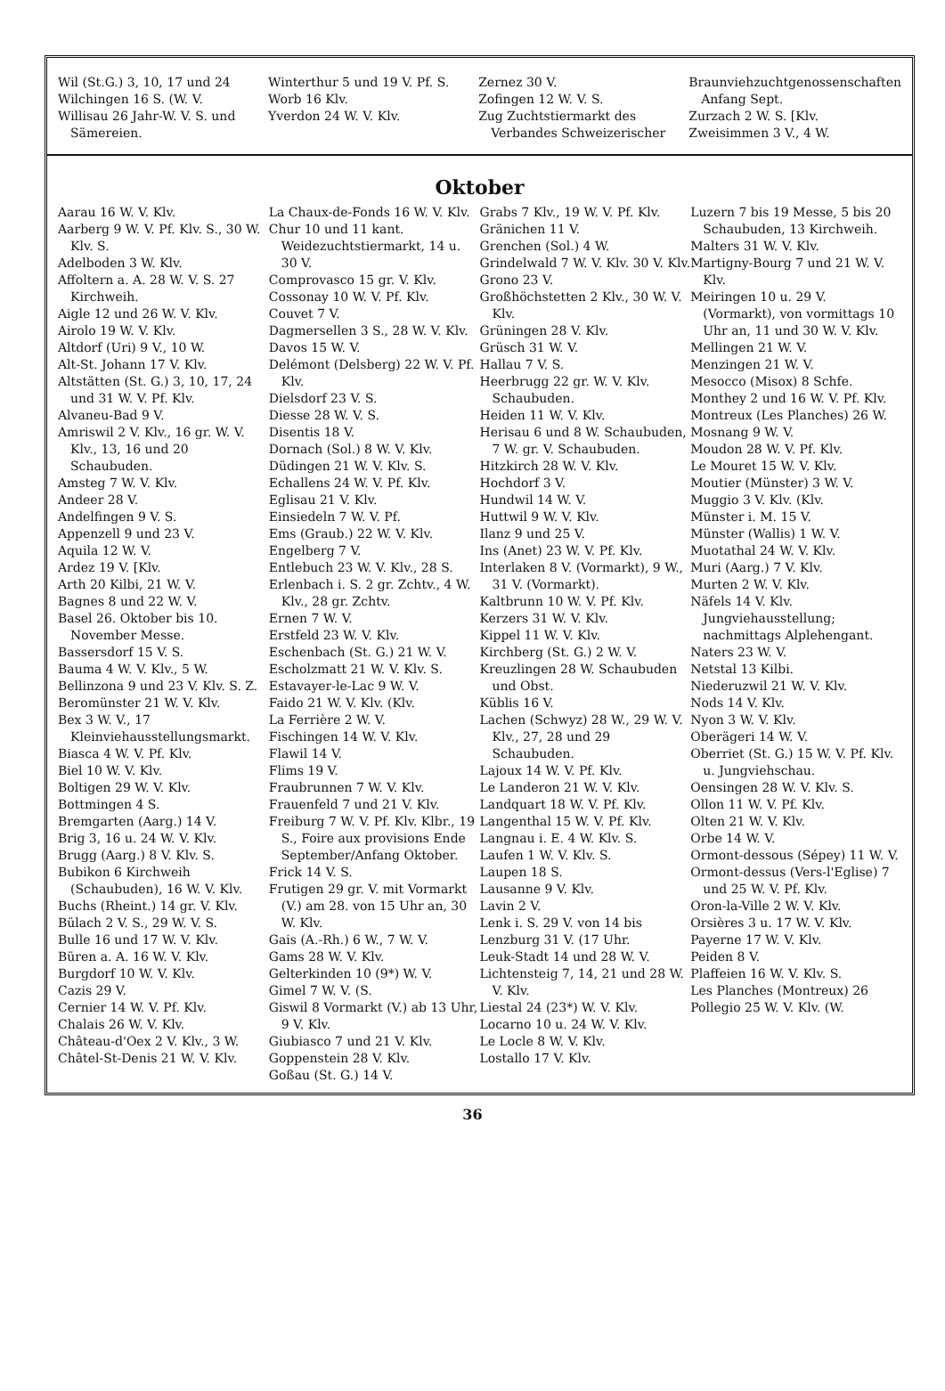Wil (St.G.) 3, 10, 17 und 24
Wilchingen 16 S. (W. V.
Willisau 26 Jahr-W. V. S. und Sämereien.
Winterthur 5 und 19 V. Pf. S.
Worb 16 Klv.
Yverdon 24 W. V. Klv.
Zernez 30 V.
Zofingen 12 W. V. S.
Zug Zuchtstiermarkt des Verbandes Schweizerischer
Braunviehzuchtgenossenschaften Anfang Sept.
Zurzach 2 W. S. [Klv.
Zweisimmen 3 V., 4 W.
Oktober
Aarau 16 W. V. Klv.
Aarberg 9 W. V. Pf. Klv. S., 30 W. Klv. S.
Adelboden 3 W. Klv.
Affoltern a. A. 28 W. V. S. 27 Kirchweih.
Aigle 12 und 26 W. V. Klv.
Airolo 19 W. V. Klv.
Altdorf (Uri) 9 V., 10 W.
Alt-St. Johann 17 V. Klv.
Altstätten (St. G.) 3, 10, 17, 24 und 31 W. V. Pf. Klv.
Alvaneu-Bad 9 V.
Amriswil 2 V. Klv., 16 gr. W. V. Klv., 13, 16 und 20 Schaubuden.
Amsteg 7 W. V. Klv.
Andeer 28 V.
Andelfingen 9 V. S.
Appenzell 9 und 23 V.
Aquila 12 W. V.
Ardez 19 V. [Klv.
Arth 20 Kilbi, 21 W. V.
Bagnes 8 und 22 W. V.
Basel 26. Oktober bis 10. November Messe.
Bassersdorf 15 V. S.
Bauma 4 W. V. Klv., 5 W.
Bellinzona 9 und 23 V. Klv. S. Z.
Beromünster 21 W. V. Klv.
Bex 3 W. V., 17 Kleinviehausstellungsmarkt.
Biasca 4 W. V. Pf. Klv.
Biel 10 W. V. Klv.
Boltigen 29 W. V. Klv.
Bottmingen 4 S.
Bremgarten (Aarg.) 14 V.
Brig 3, 16 u. 24 W. V. Klv.
Brugg (Aarg.) 8 V. Klv. S.
Bubikon 6 Kirchweih (Schaubuden), 16 W. V. Klv.
Buchs (Rheint.) 14 gr. V. Klv.
Bülach 2 V. S., 29 W. V. S.
Bulle 16 und 17 W. V. Klv.
Büren a. A. 16 W. V. Klv.
Burgdorf 10 W. V. Klv.
Cazis 29 V.
Cernier 14 W. V. Pf. Klv.
Chalais 26 W. V. Klv.
Château-d'Oex 2 V. Klv., 3 W.
Châtel-St-Denis 21 W. V. Klv.
La Chaux-de-Fonds 16 W. V. Klv.
Chur 10 und 11 kant. Weidezuchtstiermarkt, 14 u. 30 V.
Comprovasco 15 gr. V. Klv.
Cossonay 10 W. V. Pf. Klv.
Couvet 7 V.
Dagmersellen 3 S., 28 W. V. Klv.
Davos 15 W. V.
Delémont (Delsberg) 22 W. V. Pf. Klv.
Dielsdorf 23 V. S.
Diesse 28 W. V. S.
Disentis 18 V.
Dornach (Sol.) 8 W. V. Klv.
Düdingen 21 W. V. Klv. S.
Echallens 24 W. V. Pf. Klv.
Eglisau 21 V. Klv.
Einsiedeln 7 W. V. Pf.
Ems (Graub.) 22 W. V. Klv.
Engelberg 7 V.
Entlebuch 23 W. V. Klv., 28 S.
Erlenbach i. S. 2 gr. Zchtv., 4 W. Klv., 28 gr. Zchtv.
Ernen 7 W. V.
Erstfeld 23 W. V. Klv.
Eschenbach (St. G.) 21 W. V.
Escholzmatt 21 W. V. Klv. S.
Estavayer-le-Lac 9 W. V.
Faido 21 W. V. Klv. (Klv.
La Ferrière 2 W. V.
Fischingen 14 W. V. Klv.
Flawil 14 V.
Flims 19 V.
Fraubrunnen 7 W. V. Klv.
Frauenfeld 7 und 21 V. Klv.
Freiburg 7 W. V. Pf. Klv. Klbr., 19 S., Foire aux provisions Ende September/Anfang Oktober.
Frick 14 V. S.
Frutigen 29 gr. V. mit Vormarkt (V.) am 28. von 15 Uhr an, 30 W. Klv.
Gais (A.-Rh.) 6 W., 7 W. V.
Gams 28 W. V. Klv.
Gelterkinden 10 (9*) W. V.
Gimel 7 W. V. (S.
Giswil 8 Vormarkt (V.) ab 13 Uhr, 9 V. Klv.
Giubiasco 7 und 21 V. Klv.
Goppenstein 28 V. Klv.
Goßau (St. G.) 14 V.
Grabs 7 Klv., 19 W. V. Pf. Klv.
Gränichen 11 V.
Grenchen (Sol.) 4 W.
Grindelwald 7 W. V. Klv. 30 V. Klv.
Grono 23 V.
Großhöchstetten 2 Klv., 30 W. V. Klv.
Grüningen 28 V. Klv.
Grüsch 31 W. V.
Hallau 7 V. S.
Heerbrugg 22 gr. W. V. Klv. Schaubuden.
Heiden 11 W. V. Klv.
Herisau 6 und 8 W. Schaubuden, 7 W. gr. V. Schaubuden.
Hitzkirch 28 W. V. Klv.
Hochdorf 3 V.
Hundwil 14 W. V.
Huttwil 9 W. V. Klv.
Ilanz 9 und 25 V.
Ins (Anet) 23 W. V. Pf. Klv.
Interlaken 8 V. (Vormarkt), 9 W., 31 V. (Vormarkt).
Kaltbrunn 10 W. V. Pf. Klv.
Kerzers 31 W. V. Klv.
Kippel 11 W. V. Klv.
Kirchberg (St. G.) 2 W. V.
Kreuzlingen 28 W. Schaubuden und Obst.
Küblis 16 V.
Lachen (Schwyz) 28 W., 29 W. V. Klv., 27, 28 und 29 Schaubuden.
Lajoux 14 W. V. Pf. Klv.
Le Landeron 21 W. V. Klv.
Landquart 18 W. V. Pf. Klv.
Langenthal 15 W. V. Pf. Klv.
Langnau i. E. 4 W. Klv. S.
Laufen 1 W. V. Klv. S.
Laupen 18 S.
Lausanne 9 V. Klv.
Lavin 2 V.
Lenk i. S. 29 V. von 14 bis
Lenzburg 31 V. (17 Uhr.
Leuk-Stadt 14 und 28 W. V.
Lichtensteig 7, 14, 21 und 28 W. V. Klv.
Liestal 24 (23*) W. V. Klv.
Locarno 10 u. 24 W. V. Klv.
Le Locle 8 W. V. Klv.
Lostallo 17 V. Klv.
Luzern 7 bis 19 Messe, 5 bis 20 Schaubuden, 13 Kirchweih.
Malters 31 W. V. Klv.
Martigny-Bourg 7 und 21 W. V. Klv.
Meiringen 10 u. 29 V. (Vormarkt), von vormittags 10 Uhr an, 11 und 30 W. V. Klv.
Mellingen 21 W. V.
Menzingen 21 W. V.
Mesocco (Misox) 8 Schfe.
Monthey 2 und 16 W. V. Pf. Klv.
Montreux (Les Planches) 26 W.
Mosnang 9 W. V.
Moudon 28 W. V. Pf. Klv.
Le Mouret 15 W. V. Klv.
Moutier (Münster) 3 W. V.
Muggio 3 V. Klv. (Klv.
Münster i. M. 15 V.
Münster (Wallis) 1 W. V.
Muotathal 24 W. V. Klv.
Muri (Aarg.) 7 V. Klv.
Murten 2 W. V. Klv.
Näfels 14 V. Klv. Jungviehausstellung; nachmittags Alplehengant.
Naters 23 W. V.
Netstal 13 Kilbi.
Niederuzwil 21 W. V. Klv.
Nods 14 V. Klv.
Nyon 3 W. V. Klv.
Oberägeri 14 W. V.
Oberriet (St. G.) 15 W. V. Pf. Klv. u. Jungviehschau.
Oensingen 28 W. V. Klv. S.
Ollon 11 W. V. Pf. Klv.
Olten 21 W. V. Klv.
Orbe 14 W. V.
Ormont-dessous (Sépey) 11 W. V.
Ormont-dessus (Vers-l'Eglise) 7 und 25 W. V. Pf. Klv.
Oron-la-Ville 2 W. V. Klv.
Orsières 3 u. 17 W. V. Klv.
Payerne 17 W. V. Klv.
Peiden 8 V.
Plaffeien 16 W. V. Klv. S.
Les Planches (Montreux) 26
Pollegio 25 W. V. Klv. (W.
36